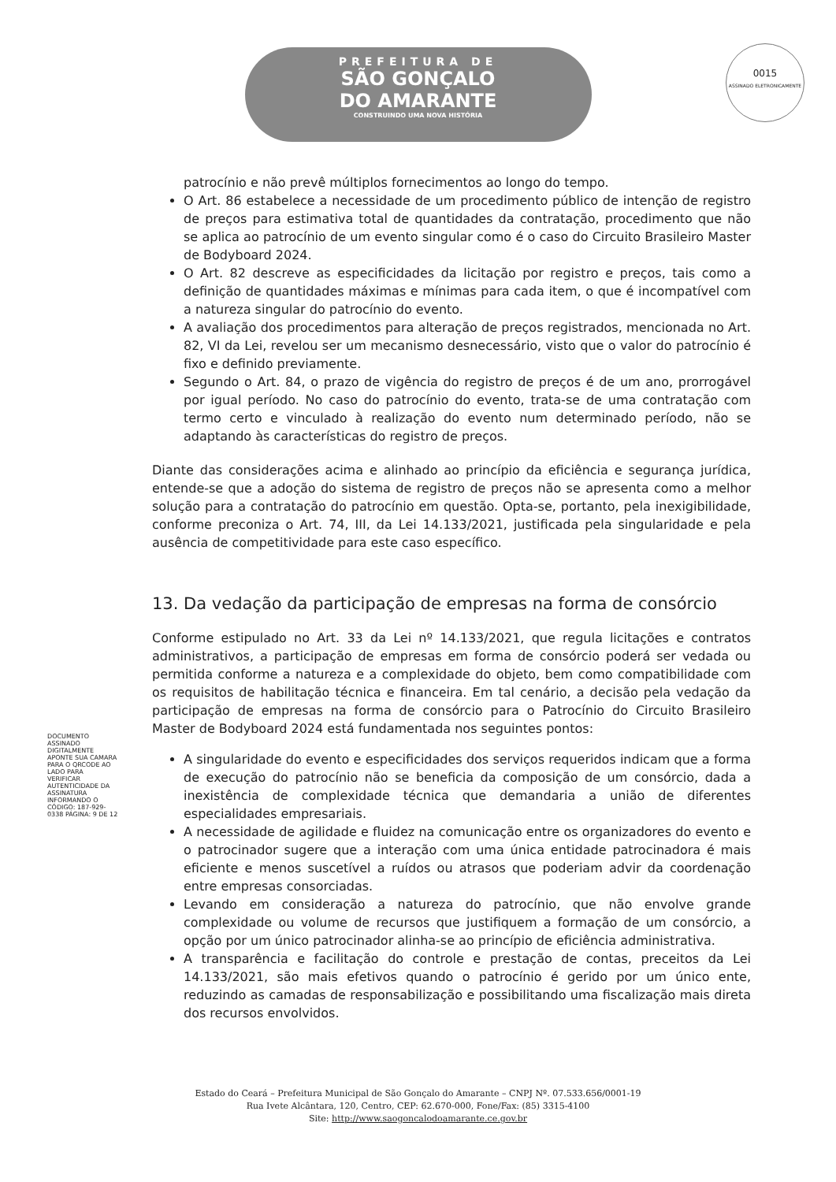PREFEITURA DE
SÃO GONÇALO
DO AMARANTE
CONSTRUINDO UMA NOVA HISTÓRIA
0015
ASSINADO ELETRONICAMENTE
patrocínio e não prevê múltiplos fornecimentos ao longo do tempo.
O Art. 86 estabelece a necessidade de um procedimento público de intenção de registro de preços para estimativa total de quantidades da contratação, procedimento que não se aplica ao patrocínio de um evento singular como é o caso do Circuito Brasileiro Master de Bodyboard 2024.
O Art. 82 descreve as especificidades da licitação por registro e preços, tais como a definição de quantidades máximas e mínimas para cada item, o que é incompatível com a natureza singular do patrocínio do evento.
A avaliação dos procedimentos para alteração de preços registrados, mencionada no Art. 82, VI da Lei, revelou ser um mecanismo desnecessário, visto que o valor do patrocínio é fixo e definido previamente.
Segundo o Art. 84, o prazo de vigência do registro de preços é de um ano, prorrogável por igual período. No caso do patrocínio do evento, trata-se de uma contratação com termo certo e vinculado à realização do evento num determinado período, não se adaptando às características do registro de preços.
Diante das considerações acima e alinhado ao princípio da eficiência e segurança jurídica, entende-se que a adoção do sistema de registro de preços não se apresenta como a melhor solução para a contratação do patrocínio em questão. Opta-se, portanto, pela inexigibilidade, conforme preconiza o Art. 74, III, da Lei 14.133/2021, justificada pela singularidade e pela ausência de competitividade para este caso específico.
13. Da vedação da participação de empresas na forma de consórcio
Conforme estipulado no Art. 33 da Lei nº 14.133/2021, que regula licitações e contratos administrativos, a participação de empresas em forma de consórcio poderá ser vedada ou permitida conforme a natureza e a complexidade do objeto, bem como compatibilidade com os requisitos de habilitação técnica e financeira. Em tal cenário, a decisão pela vedação da participação de empresas na forma de consórcio para o Patrocínio do Circuito Brasileiro Master de Bodyboard 2024 está fundamentada nos seguintes pontos:
A singularidade do evento e especificidades dos serviços requeridos indicam que a forma de execução do patrocínio não se beneficia da composição de um consórcio, dada a inexistência de complexidade técnica que demandaria a união de diferentes especialidades empresariais.
A necessidade de agilidade e fluidez na comunicação entre os organizadores do evento e o patrocinador sugere que a interação com uma única entidade patrocinadora é mais eficiente e menos suscetível a ruídos ou atrasos que poderiam advir da coordenação entre empresas consorciadas.
Levando em consideração a natureza do patrocínio, que não envolve grande complexidade ou volume de recursos que justifiquem a formação de um consórcio, a opção por um único patrocinador alinha-se ao princípio de eficiência administrativa.
A transparência e facilitação do controle e prestação de contas, preceitos da Lei 14.133/2021, são mais efetivos quando o patrocínio é gerido por um único ente, reduzindo as camadas de responsabilização e possibilitando uma fiscalização mais direta dos recursos envolvidos.
DOCUMENTO ASSINADO DIGITALMENTE APONTE SUA CAMARA PARA O QRCODE AO LADO PARA VERIFICAR AUTENTICIDADE DA ASSINATURA INFORMANDO O CÓDIGO: 187-929-0338 PÁGINA: 9 DE 12
Estado do Ceará – Prefeitura Municipal de São Gonçalo do Amarante – CNPJ Nº. 07.533.656/0001-19
Rua Ivete Alcântara, 120, Centro, CEP: 62.670-000, Fone/Fax: (85) 3315-4100
Site: http://www.saogoncalodoamarante.ce.gov.br